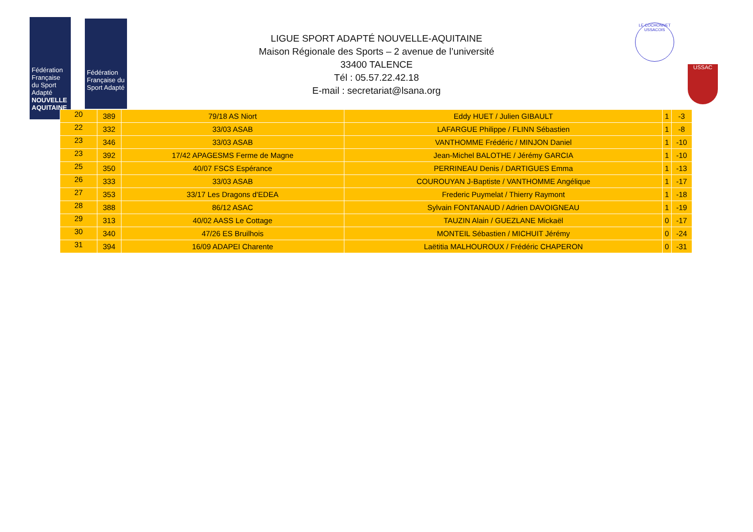Fédération Française du Sport Adapté
NOUVELLE AQUITAINE
Fédération Française du Sport Adapté
LE COCHONNET USSACOIS
USSAC
LIGUE SPORT ADAPTÉ NOUVELLE-AQUITAINE
Maison Régionale des Sports – 2 avenue de l’université
33400 TALENCE
Tél : 05.57.22.42.18
E-mail : secretariat@lsana.org
| 20 | 389 | 79/18 AS Niort | Eddy HUET / Julien GIBAULT | 1 | -3 |
| 22 | 332 | 33/03 ASAB | LAFARGUE Philippe / FLINN Sébastien | 1 | -8 |
| 23 | 346 | 33/03 ASAB | VANTHOMME Frédéric / MINJON Daniel | 1 | -10 |
| 23 | 392 | 17/42 APAGESMS Ferme de Magne | Jean-Michel BALOTHE / Jérémy GARCIA | 1 | -10 |
| 25 | 350 | 40/07 FSCS Espérance | PERRINEAU Denis / DARTIGUES Emma | 1 | -13 |
| 26 | 333 | 33/03 ASAB | COUROUYAN J-Baptiste / VANTHOMME Angélique | 1 | -17 |
| 27 | 353 | 33/17 Les Dragons d'EDEA | Frederic Puymelat / Thierry Raymont | 1 | -18 |
| 28 | 388 | 86/12 ASAC | Sylvain FONTANAUD / Adrien DAVOIGNEAU | 1 | -19 |
| 29 | 313 | 40/02 AASS Le Cottage | TAUZIN Alain / GUEZLANE Mickaël | 0 | -17 |
| 30 | 340 | 47/26 ES Bruilhois | MONTEIL Sébastien / MICHUIT Jérémy | 0 | -24 |
| 31 | 394 | 16/09 ADAPEI Charente | Laëtitia MALHOUROUX / Frédéric CHAPERON | 0 | -31 |